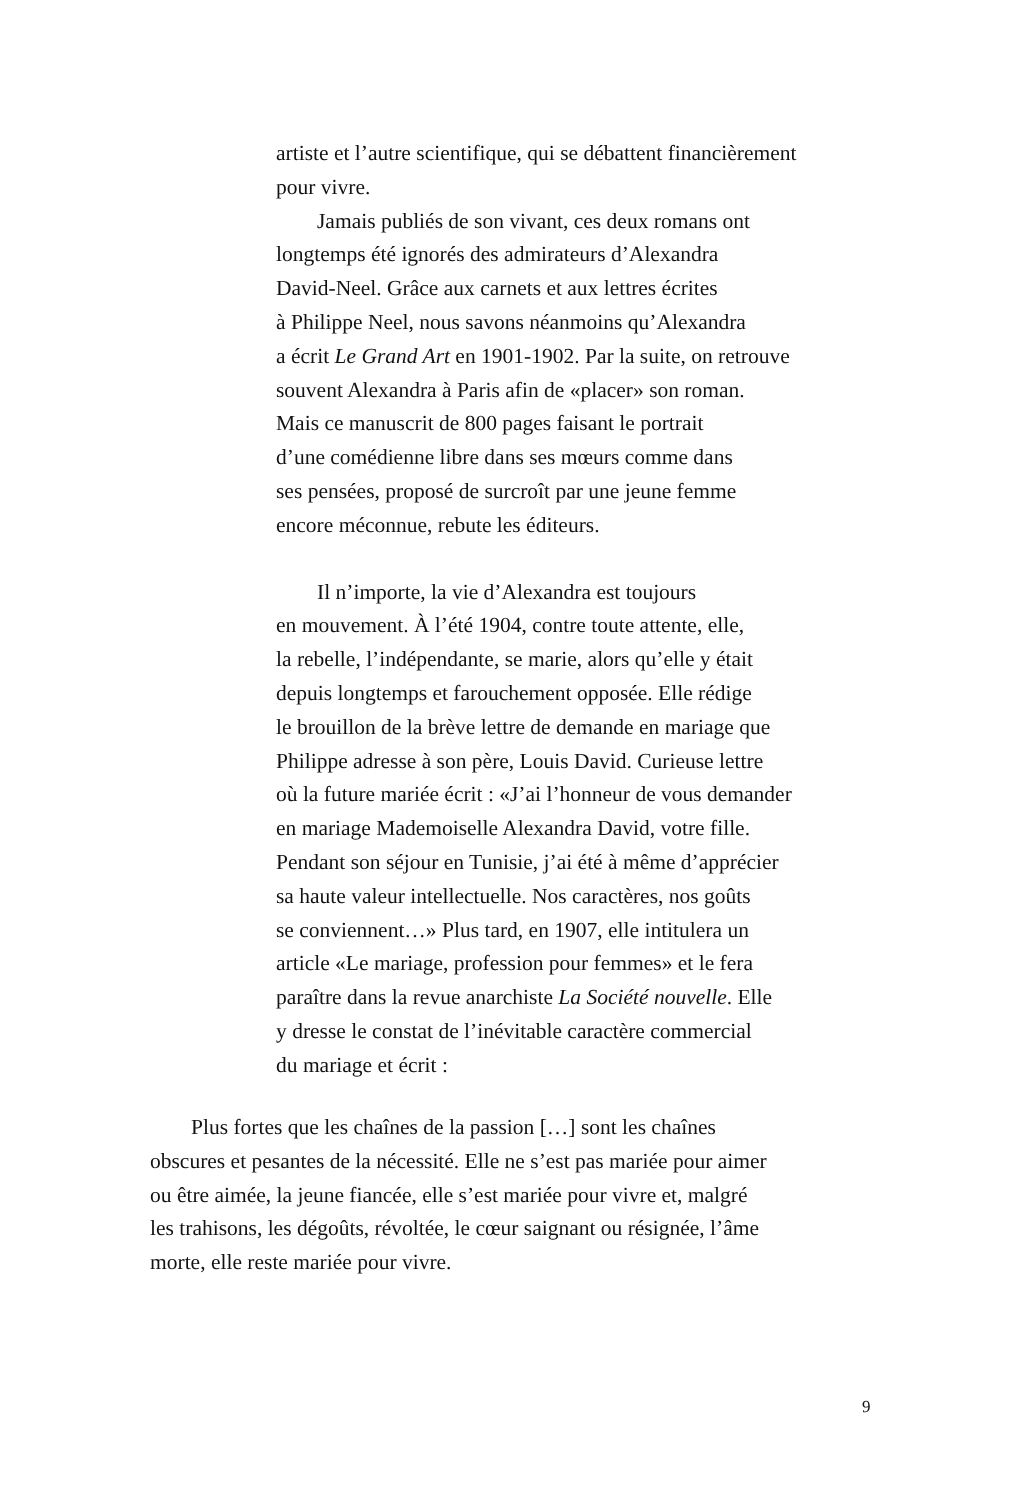artiste et l’autre scientifique, qui se débattent financièrement
pour vivre.
Jamais publiés de son vivant, ces deux romans ont
longtemps été ignorés des admirateurs d’Alexandra
David-Neel. Grâce aux carnets et aux lettres écrites
à Philippe Neel, nous savons néanmoins qu’Alexandra
a écrit Le Grand Art en 1901-1902. Par la suite, on retrouve
souvent Alexandra à Paris afin de «placer» son roman.
Mais ce manuscrit de 800 pages faisant le portrait
d’une comédienne libre dans ses mœurs comme dans
ses pensées, proposé de surcroît par une jeune femme
encore méconnue, rebute les éditeurs.
Il n’importe, la vie d’Alexandra est toujours
en mouvement. À l’été 1904, contre toute attente, elle,
la rebelle, l’indépendante, se marie, alors qu’elle y était
depuis longtemps et farouchement opposée. Elle rédige
le brouillon de la brève lettre de demande en mariage que
Philippe adresse à son père, Louis David. Curieuse lettre
où la future mariée écrit : «J’ai l’honneur de vous demander
en mariage Mademoiselle Alexandra David, votre fille.
Pendant son séjour en Tunisie, j’ai été à même d’apprécier
sa haute valeur intellectuelle. Nos caractères, nos goûts
se conviennent…» Plus tard, en 1907, elle intitulera un
article «Le mariage, profession pour femmes» et le fera
paraître dans la revue anarchiste La Société nouvelle. Elle
y dresse le constat de l’inévitable caractère commercial
du mariage et écrit :
Plus fortes que les chaînes de la passion […] sont les chaînes
obscures et pesantes de la nécessité. Elle ne s’est pas mariée pour aimer
ou être aimée, la jeune fiancée, elle s’est mariée pour vivre et, malgré
les trahisons, les dégoûts, révoltée, le cœur saignant ou résignée, l’âme
morte, elle reste mariée pour vivre.
9